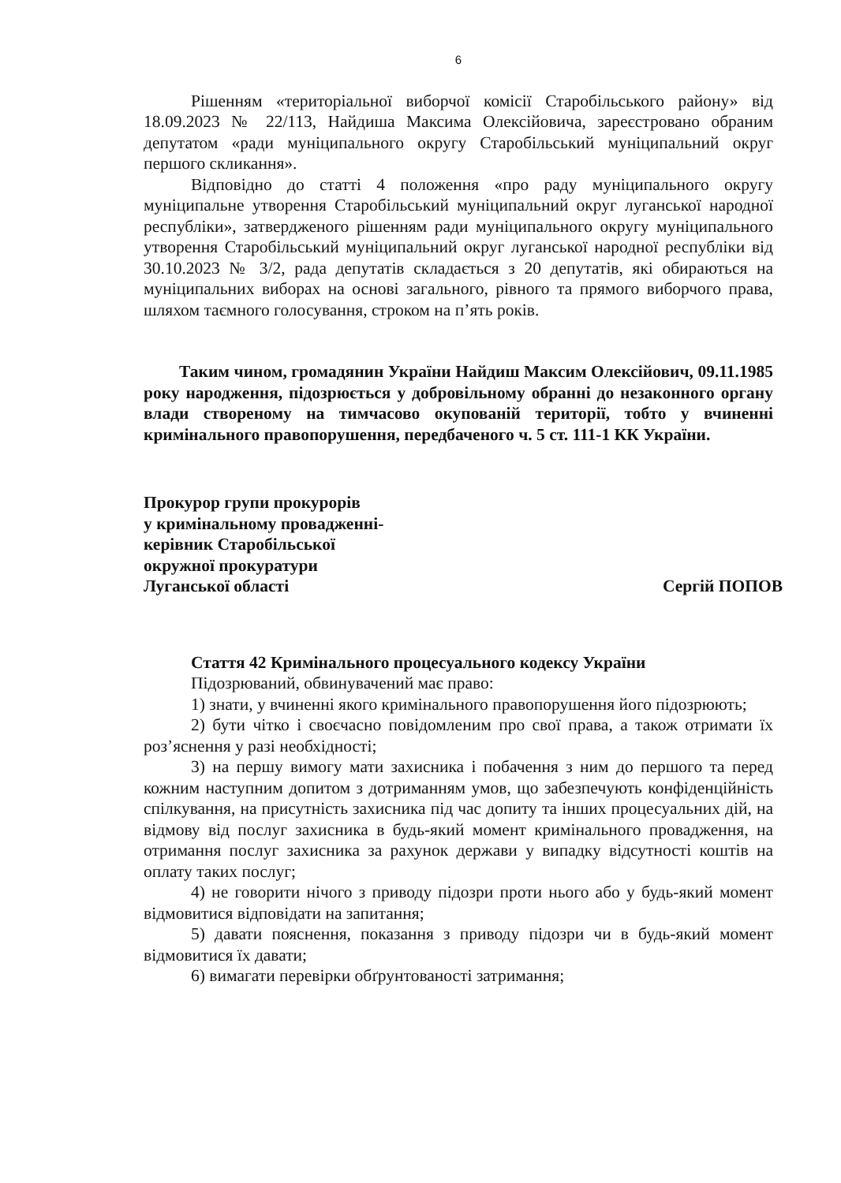6
Рішенням «територіальної виборчої комісії Старобільського району» від 18.09.2023 № 22/113, Найдиша Максима Олексійовича, зареєстровано обраним депутатом «ради муніципального округу Старобільський муніципальний округ першого скликання».
Відповідно до статті 4 положення «про раду муніципального округу муніципальне утворення Старобільський муніципальний округ луганської народної республіки», затвердженого рішенням ради муніципального округу муніципального утворення Старобільський муніципальний округ луганської народної республіки від 30.10.2023 № 3/2, рада депутатів складається з 20 депутатів, які обираються на муніципальних виборах на основі загального, рівного та прямого виборчого права, шляхом таємного голосування, строком на п’ять років.
Таким чином, громадянин України Найдиш Максим Олексійович, 09.11.1985 року народження, підозрюється у добровільному обранні до незаконного органу влади створеному на тимчасово окупованій території, тобто у вчиненні кримінального правопорушення, передбаченого ч. 5 ст. 111-1 КК України.
Прокурор групи прокурорів
у кримінальному провадженні-
керівник Старобільської
окружної прокуратури
Луганської області
Сергій ПОПОВ
Стаття 42 Кримінального процесуального кодексу України
Підозрюваний, обвинувачений має право:
1) знати, у вчиненні якого кримінального правопорушення його підозрюють;
2) бути чітко і своєчасно повідомленим про свої права, а також отримати їх роз’яснення у разі необхідності;
3) на першу вимогу мати захисника і побачення з ним до першого та перед кожним наступним допитом з дотриманням умов, що забезпечують конфіденційність спілкування, на присутність захисника під час допиту та інших процесуальних дій, на відмову від послуг захисника в будь-який момент кримінального провадження, на отримання послуг захисника за рахунок держави у випадку відсутності коштів на оплату таких послуг;
4) не говорити нічого з приводу підозри проти нього або у будь-який момент відмовитися відповідати на запитання;
5) давати пояснення, показання з приводу підозри чи в будь-який момент відмовитися їх давати;
6) вимагати перевірки обґрунтованості затримання;